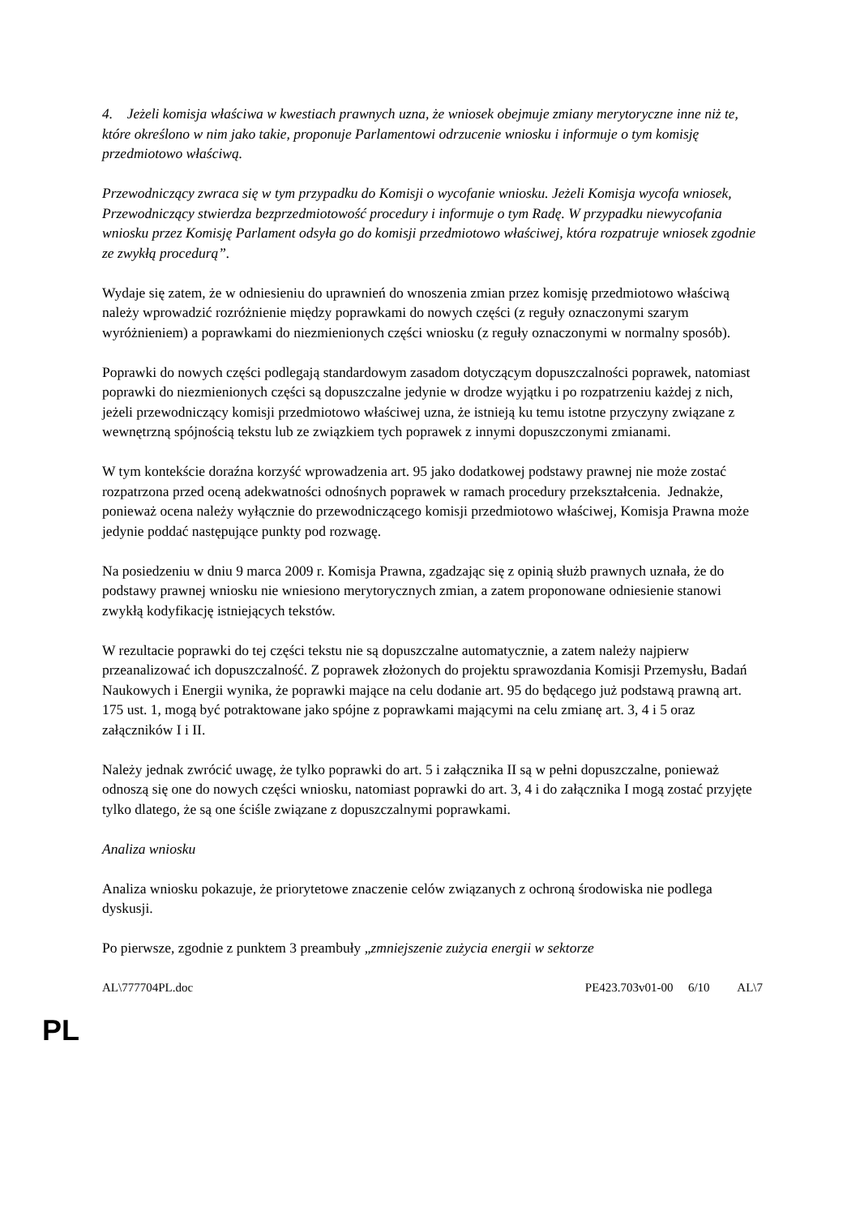4. Jeżeli komisja właściwa w kwestiach prawnych uzna, że wniosek obejmuje zmiany merytoryczne inne niż te, które określono w nim jako takie, proponuje Parlamentowi odrzucenie wniosku i informuje o tym komisję przedmiotowo właściwą.
Przewodniczący zwraca się w tym przypadku do Komisji o wycofanie wniosku. Jeżeli Komisja wycofa wniosek, Przewodniczący stwierdza bezprzedmiotowość procedury i informuje o tym Radę. W przypadku niewycofania wniosku przez Komisję Parlament odsyła go do komisji przedmiotowo właściwej, która rozpatruje wniosek zgodnie ze zwykłą procedurą”.
Wydaje się zatem, że w odniesieniu do uprawnień do wnoszenia zmian przez komisję przedmiotowo właściwą należy wprowadzić rozróżnienie między poprawkami do nowych części (z reguły oznaczonymi szarym wyróżnieniem) a poprawkami do niezmienionych części wniosku (z reguły oznaczonymi w normalny sposób).
Poprawki do nowych części podlegają standardowym zasadom dotyczącym dopuszczalności poprawek, natomiast poprawki do niezmienionych części są dopuszczalne jedynie w drodze wyjątku i po rozpatrzeniu każdej z nich, jeżeli przewodniczący komisji przedmiotowo właściwej uzna, że istnieją ku temu istotne przyczyny związane z wewnętrzną spójnością tekstu lub ze związkiem tych poprawek z innymi dopuszczonymi zmianami.
W tym kontekście doraźna korzyść wprowadzenia art. 95 jako dodatkowej podstawy prawnej nie może zostać rozpatrzona przed oceną adekwatności odnośnych poprawek w ramach procedury przekształcenia. Jednakże, ponieważ ocena należy wyłącznie do przewodniczącego komisji przedmiotowo właściwej, Komisja Prawna może jedynie poddać następujące punkty pod rozwagę.
Na posiedzeniu w dniu 9 marca 2009 r. Komisja Prawna, zgadzając się z opinią służb prawnych uznała, że do podstawy prawnej wniosku nie wniesiono merytorycznych zmian, a zatem proponowane odniesienie stanowi zwykłą kodyfikację istniejących tekstów.
W rezultacie poprawki do tej części tekstu nie są dopuszczalne automatycznie, a zatem należy najpierw przeanalizować ich dopuszczalność. Z poprawek złożonych do projektu sprawozdania Komisji Przemysłu, Badań Naukowych i Energii wynika, że poprawki mające na celu dodanie art. 95 do będącego już podstawą prawną art. 175 ust. 1, mogą być potraktowane jako spójne z poprawkami mającymi na celu zmianę art. 3, 4 i 5 oraz załączników I i II.
Należy jednak zwrócić uwagę, że tylko poprawki do art. 5 i załącznika II są w pełni dopuszczalne, ponieważ odnoszą się one do nowych części wniosku, natomiast poprawki do art. 3, 4 i do załącznika I mogą zostać przyjęte tylko dlatego, że są one ściśle związane z dopuszczalnymi poprawkami.
Analiza wniosku
Analiza wniosku pokazuje, że priorytetowe znaczenie celów związanych z ochroną środowiska nie podlega dyskusji.
Po pierwsze, zgodnie z punktem 3 preambuły „zmniejszenie zużycia energii w sektorze
AL\777704PL.doc PE423.703v01-00 6/10 AL\7
PL